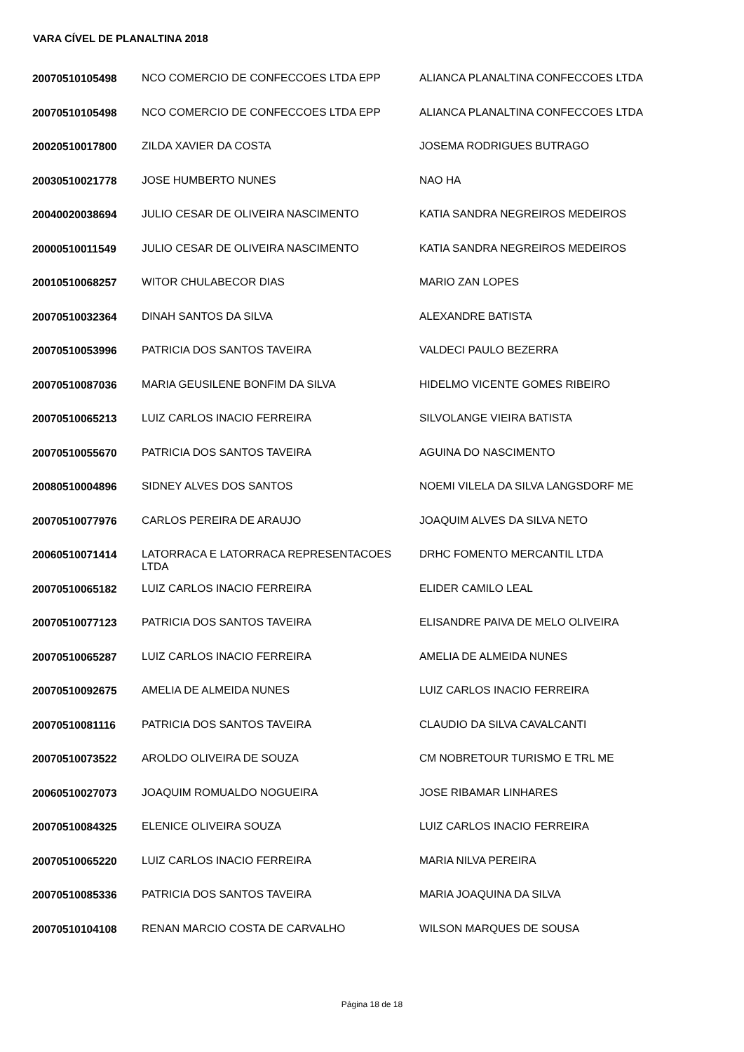VARA CÍVEL DE PLANALTINA 2018
| 20070510105498 | NCO COMERCIO DE CONFECCOES LTDA EPP | ALIANCA PLANALTINA CONFECCOES LTDA |
| 20070510105498 | NCO COMERCIO DE CONFECCOES LTDA EPP | ALIANCA PLANALTINA CONFECCOES LTDA |
| 20020510017800 | ZILDA XAVIER DA COSTA | JOSEMA RODRIGUES BUTRAGO |
| 20030510021778 | JOSE HUMBERTO NUNES | NAO HA |
| 20040020038694 | JULIO CESAR DE OLIVEIRA NASCIMENTO | KATIA SANDRA NEGREIROS MEDEIROS |
| 20000510011549 | JULIO CESAR DE OLIVEIRA NASCIMENTO | KATIA SANDRA NEGREIROS MEDEIROS |
| 20010510068257 | WITOR CHULABECOR DIAS | MARIO ZAN LOPES |
| 20070510032364 | DINAH SANTOS DA SILVA | ALEXANDRE BATISTA |
| 20070510053996 | PATRICIA DOS SANTOS TAVEIRA | VALDECI PAULO BEZERRA |
| 20070510087036 | MARIA GEUSILENE BONFIM DA SILVA | HIDELMO VICENTE GOMES RIBEIRO |
| 20070510065213 | LUIZ CARLOS INACIO FERREIRA | SILVOLANGE VIEIRA BATISTA |
| 20070510055670 | PATRICIA DOS SANTOS TAVEIRA | AGUINA DO NASCIMENTO |
| 20080510004896 | SIDNEY ALVES DOS SANTOS | NOEMI VILELA DA SILVA LANGSDORF ME |
| 20070510077976 | CARLOS PEREIRA DE ARAUJO | JOAQUIM ALVES DA SILVA NETO |
| 20060510071414 | LATORRACA E LATORRACA REPRESENTACOES LTDA | DRHC FOMENTO MERCANTIL LTDA |
| 20070510065182 | LUIZ CARLOS INACIO FERREIRA | ELIDER CAMILO LEAL |
| 20070510077123 | PATRICIA DOS SANTOS TAVEIRA | ELISANDRE PAIVA DE MELO OLIVEIRA |
| 20070510065287 | LUIZ CARLOS INACIO FERREIRA | AMELIA DE ALMEIDA NUNES |
| 20070510092675 | AMELIA DE ALMEIDA NUNES | LUIZ CARLOS INACIO FERREIRA |
| 20070510081116 | PATRICIA DOS SANTOS TAVEIRA | CLAUDIO DA SILVA CAVALCANTI |
| 20070510073522 | AROLDO OLIVEIRA DE SOUZA | CM NOBRETOUR TURISMO E TRL ME |
| 20060510027073 | JOAQUIM ROMUALDO NOGUEIRA | JOSE RIBAMAR LINHARES |
| 20070510084325 | ELENICE OLIVEIRA SOUZA | LUIZ CARLOS INACIO FERREIRA |
| 20070510065220 | LUIZ CARLOS INACIO FERREIRA | MARIA NILVA PEREIRA |
| 20070510085336 | PATRICIA DOS SANTOS TAVEIRA | MARIA JOAQUINA DA SILVA |
| 20070510104108 | RENAN MARCIO COSTA DE CARVALHO | WILSON MARQUES DE SOUSA |
Página 18 de 18